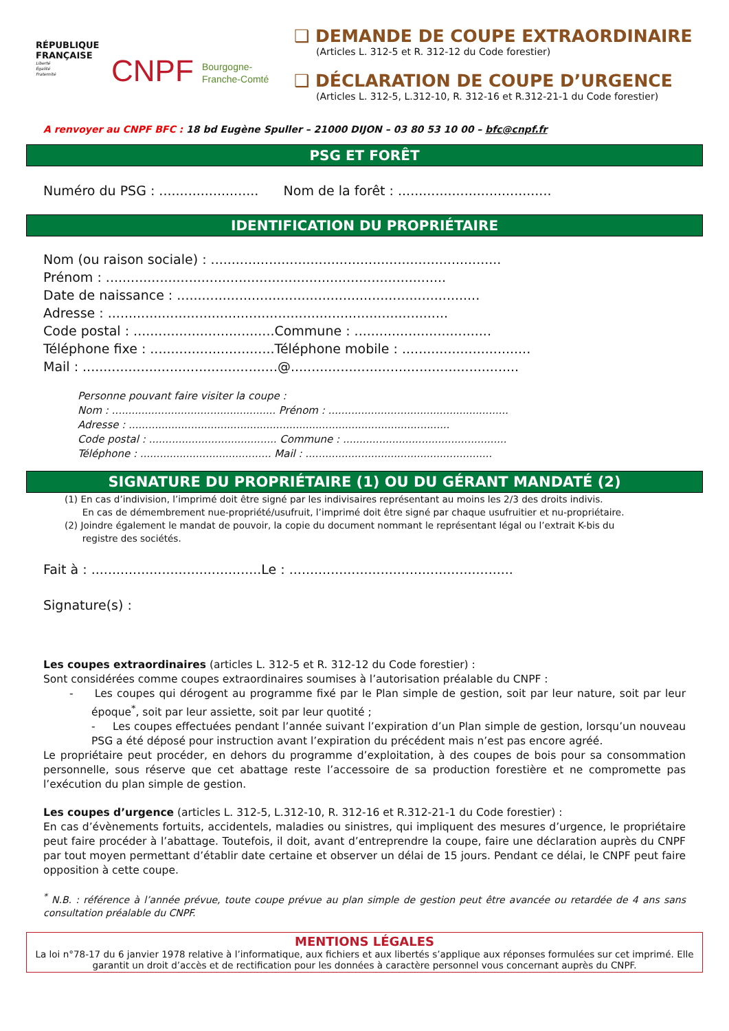RÉPUBLIQUE FRANÇAISE
Liberté
Égalité
Fraternité
CNPF Bourgogne-
Franche-Comté
❑ DEMANDE DE COUPE EXTRAORDINAIRE
(Articles L. 312-5 et R. 312-12 du Code forestier)
❑ DÉCLARATION DE COUPE D’URGENCE
(Articles L. 312-5, L.312-10, R. 312-16 et R.312-21-1 du Code forestier)
A renvoyer au CNPF BFC : 18 bd Eugène Spuller – 21000 DIJON – 03 80 53 10 00 – bfc@cnpf.fr
PSG ET FORÊT
Numéro du PSG : ........................ Nom de la forêt : .....................................
IDENTIFICATION DU PROPRIÉTAIRE
Nom (ou raison sociale) : ......................................................................
Prénom : ..................................................................................
Date de naissance : .........................................................................
Adresse : ..................................................................................
Code postal : ..................................Commune : .................................
Téléphone fixe : ..............................Téléphone mobile : ...............................
Mail : ...............................................@.......................................................
Personne pouvant faire visiter la coupe :
Nom : .................................................. Prénom : .......................................................
Adresse : ..................................................................................................
Code postal : ....................................... Commune : ..................................................
Téléphone : ........................................ Mail : .........................................................
SIGNATURE DU PROPRIÉTAIRE (1) OU DU GÉRANT MANDATÉ (2)
(1) En cas d’indivision, l’imprimé doit être signé par les indivisaires représentant au moins les 2/3 des droits indivis.
En cas de démembrement nue-propriété/usufruit, l’imprimé doit être signé par chaque usufruitier et nu-propriétaire.
(2) Joindre également le mandat de pouvoir, la copie du document nommant le représentant légal ou l’extrait K-bis du
registre des sociétés.
Fait à : .........................................Le : ......................................................
Signature(s) :
Les coupes extraordinaires (articles L. 312-5 et R. 312-12 du Code forestier) :
Sont considérées comme coupes extraordinaires soumises à l’autorisation préalable du CNPF :
- Les coupes qui dérogent au programme fixé par le Plan simple de gestion, soit par leur nature, soit par leur époque<sup>*</sup>, soit par leur assiette, soit par leur quotité ;
- Les coupes effectuées pendant l’année suivant l’expiration d’un Plan simple de gestion, lorsqu’un nouveau PSG a été déposé pour instruction avant l’expiration du précédent mais n’est pas encore agréé.
Le propriétaire peut procéder, en dehors du programme d’exploitation, à des coupes de bois pour sa consommation personnelle, sous réserve que cet abattage reste l’accessoire de sa production forestière et ne compromette pas l’exécution du plan simple de gestion.
Les coupes d’urgence (articles L. 312-5, L.312-10, R. 312-16 et R.312-21-1 du Code forestier) :
En cas d’évènements fortuits, accidentels, maladies ou sinistres, qui impliquent des mesures d’urgence, le propriétaire peut faire procéder à l’abattage. Toutefois, il doit, avant d’entreprendre la coupe, faire une déclaration auprès du CNPF par tout moyen permettant d’établir date certaine et observer un délai de 15 jours. Pendant ce délai, le CNPF peut faire opposition à cette coupe.
<sup>*</sup> N.B. : référence à l’année prévue, toute coupe prévue au plan simple de gestion peut être avancée ou retardée de 4 ans sans consultation préalable du CNPF.
MENTIONS LÉGALES
La loi n°78-17 du 6 janvier 1978 relative à l’informatique, aux fichiers et aux libertés s’applique aux réponses formulées sur cet imprimé. Elle garantit un droit d’accès et de rectification pour les données à caractère personnel vous concernant auprès du CNPF.